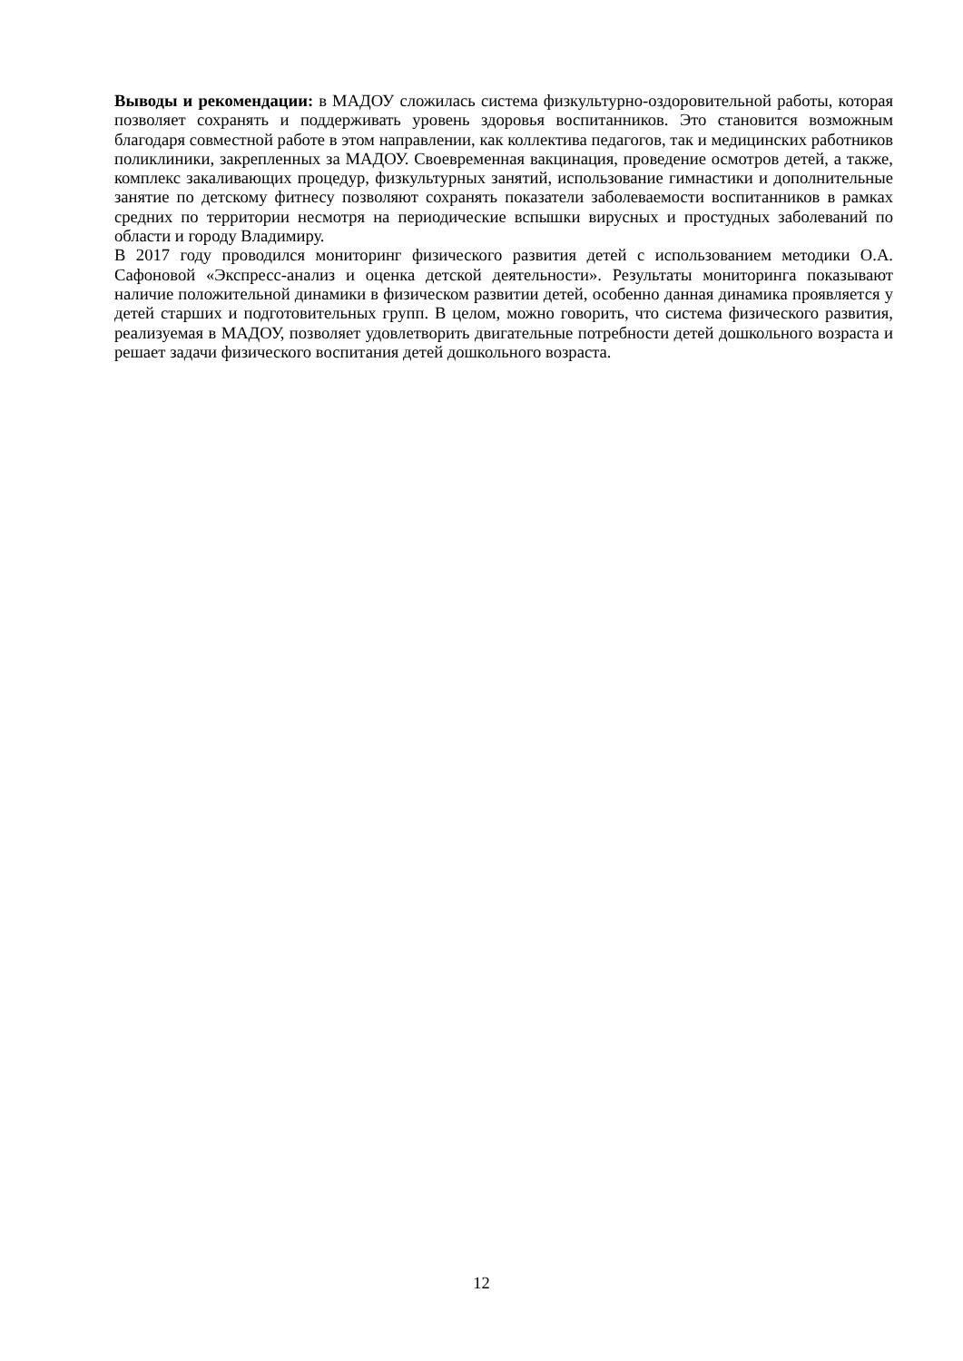Выводы и рекомендации: в МАДОУ сложилась система физкультурно-оздоровительной работы, которая позволяет сохранять и поддерживать уровень здоровья воспитанников. Это становится возможным благодаря совместной работе в этом направлении, как коллектива педагогов, так и медицинских работников поликлиники, закрепленных за МАДОУ. Своевременная вакцинация, проведение осмотров детей, а также, комплекс закаливающих процедур, физкультурных занятий, использование гимнастики и дополнительные занятие по детскому фитнесу позволяют сохранять показатели заболеваемости воспитанников в рамках средних по территории несмотря на периодические вспышки вирусных и простудных заболеваний по области и городу Владимиру.
В 2017 году проводился мониторинг физического развития детей с использованием методики О.А. Сафоновой «Экспресс-анализ и оценка детской деятельности». Результаты мониторинга показывают наличие положительной динамики в физическом развитии детей, особенно данная динамика проявляется у детей старших и подготовительных групп. В целом, можно говорить, что система физического развития, реализуемая в МАДОУ, позволяет удовлетворить двигательные потребности детей дошкольного возраста и решает задачи физического воспитания детей дошкольного возраста.
12